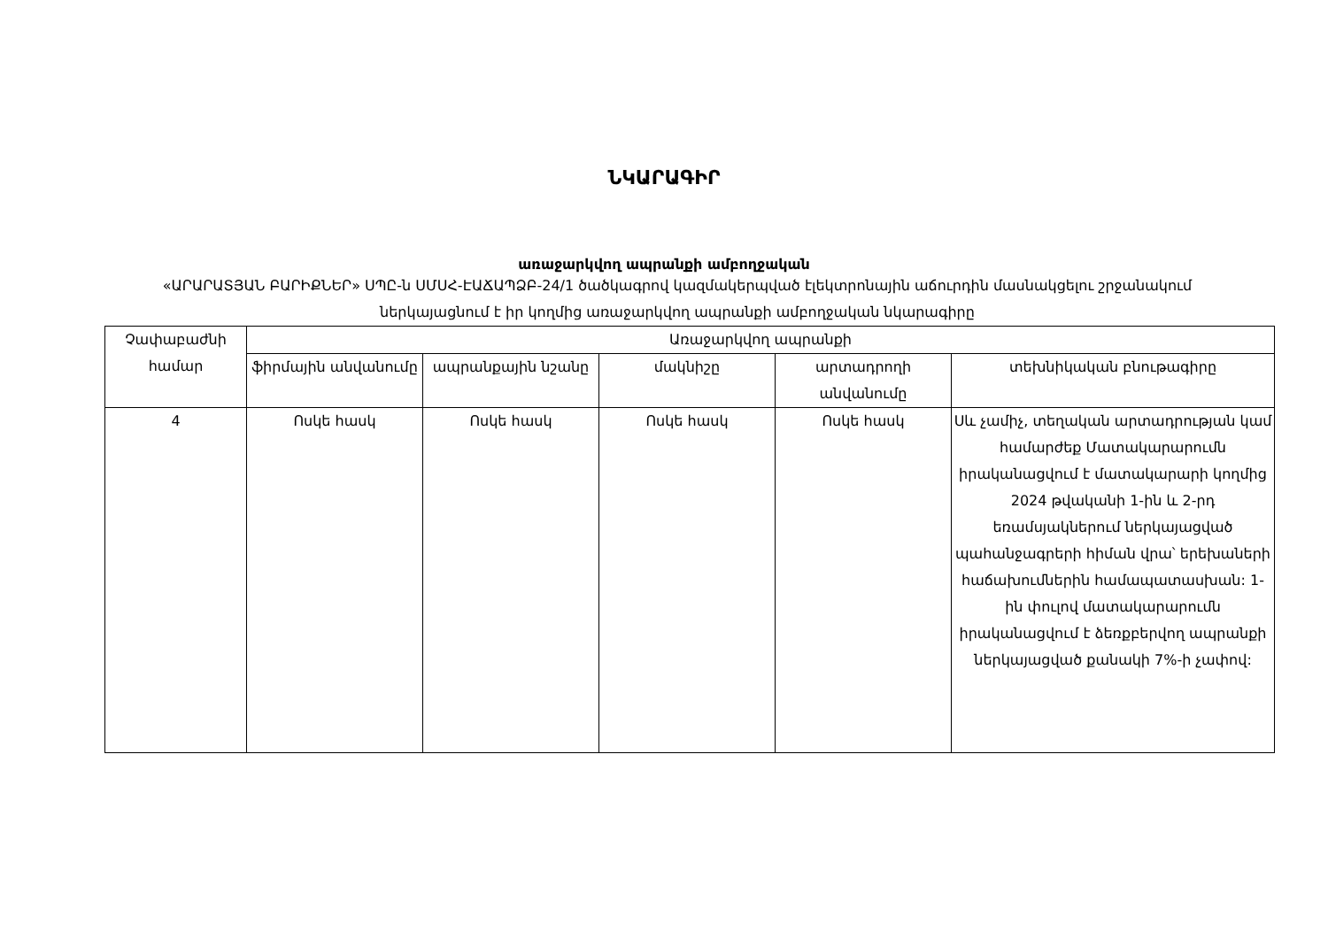ՆԿԱՐԱԳԻՐ
առաջարկվող ապրանքի ամբողջական
«ԱՐԱՐԱՏՅԱՆ ԲԱՐԻՔՆԵՐ» ՍՊԸ-ն ՍՄՍՀ-ԷԱՃԱՊՁԲ-24/1 ծածկագրով կազմակերպված էլեկտրոնային աճուրդին մասնակցելու շրջանակում ներկայացնում է իր կողմից առաջարկվող ապրանքի ամբողջական նկարագիրը
| Չափաբաժնի համար | Առաջարկվող ապրանքի | | | | |
| --- | --- | --- | --- | --- | --- |
| | ֆիրմային անվանումը | ապրանքային նշանը | մակնիշը | արտադրողի անվանումը | տեխնիկական բնութագիրը |
| 4 | Ոսկե հասկ | Ոսկե հասկ | Ոսկե հասկ | Ոսկե հասկ | Սև չամիչ, տեղական արտադրության կամ համարժեք Մատակարարումն իրականացվում է մատակարարի կողմից 2024 թվականի 1-ին և 2-րդ եռամսյակներում ներկայացված պահանջագրերի հիման վրա՝ երեխաների հաճախումներին համապատասխան: 1-ին փուլով մատակարարումն իրականացվում է ձեռքբերվող ապրանքի ներկայացված քանակի 7%-ի չափով: |